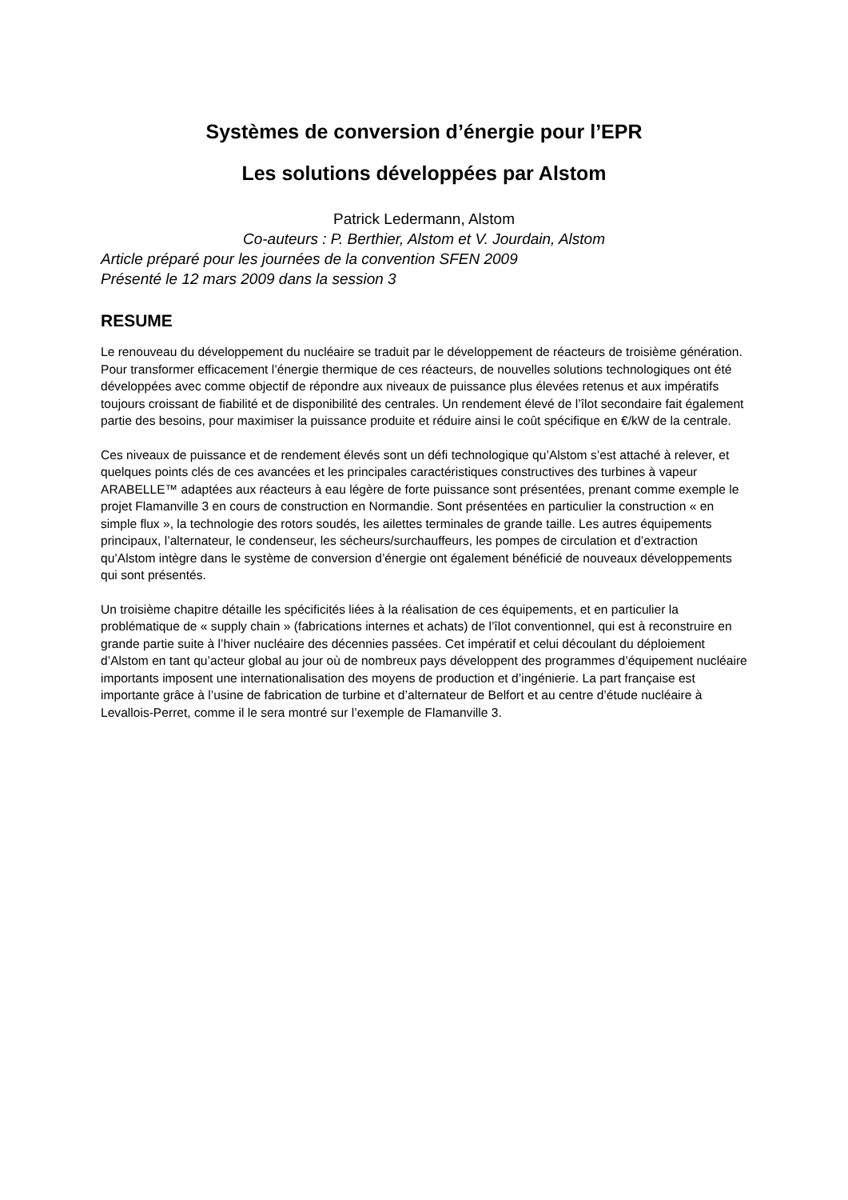Systèmes de conversion d’énergie pour l’EPR
Les solutions développées par Alstom
Patrick Ledermann, Alstom
Co-auteurs : P. Berthier, Alstom et V. Jourdain, Alstom
Article préparé pour les journées de la convention SFEN 2009
Présenté le 12 mars 2009 dans la session 3
RESUME
Le renouveau du développement du nucléaire se traduit par le développement de réacteurs de troisième génération. Pour transformer efficacement l’énergie thermique de ces réacteurs, de nouvelles solutions technologiques ont été développées avec comme objectif de répondre aux niveaux de puissance plus élevées retenus et aux impératifs toujours croissant de fiabilité et de disponibilité des centrales. Un rendement élevé de l’îlot secondaire fait également partie des besoins, pour maximiser la puissance produite et réduire ainsi le coût spécifique en €/kW de la centrale.
Ces niveaux de puissance et de rendement élevés sont un défi technologique qu’Alstom s’est attaché à relever, et quelques points clés de ces avancées et les principales caractéristiques constructives des turbines à vapeur ARABELLE™ adaptées aux réacteurs à eau légère de forte puissance sont présentées, prenant comme exemple le projet Flamanville 3 en cours de construction en Normandie. Sont présentées en particulier la construction « en simple flux », la technologie des rotors soudés, les ailettes terminales de grande taille. Les autres équipements principaux, l’alternateur, le condenseur, les sécheurs/surchauffeurs, les pompes de circulation et d’extraction qu’Alstom intègre dans le système de conversion d’énergie ont également bénéficié de nouveaux développements qui sont présentés.
Un troisième chapitre détaille les spécificités liées à la réalisation de ces équipements, et en particulier la problématique de « supply chain » (fabrications internes et achats) de l’îlot conventionnel, qui est à reconstruire en grande partie suite à l’hiver nucléaire des décennies passées. Cet impératif et celui découlant du déploiement d’Alstom en tant qu’acteur global au jour où de nombreux pays développent des programmes d’équipement nucléaire importants imposent une internationalisation des moyens de production et d’ingénierie. La part française est importante grâce à l’usine de fabrication de turbine et d’alternateur de Belfort et au centre d’étude nucléaire à Levallois-Perret, comme il le sera montré sur l’exemple de Flamanville 3.